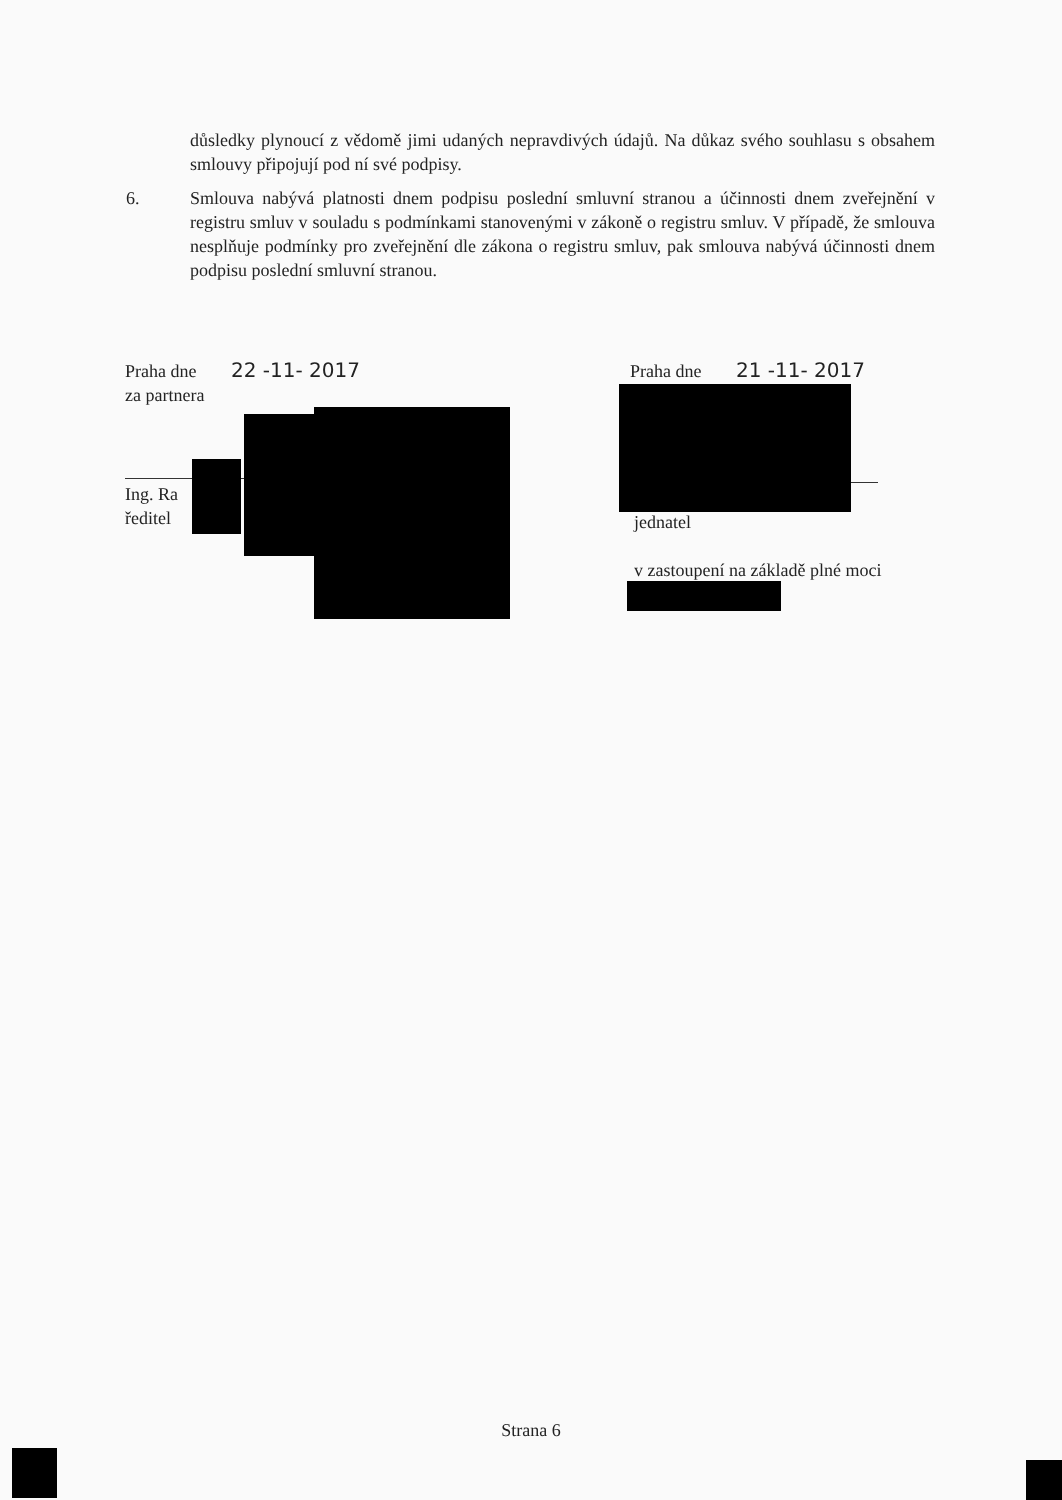důsledky plynoucí z vědomě jimi udaných nepravdivých údajů. Na důkaz svého souhlasu s obsahem smlouvy připojují pod ní své podpisy.
6. Smlouva nabývá platnosti dnem podpisu poslední smluvní stranou a účinnosti dnem zveřejnění v registru smluv v souladu s podmínkami stanovenými v zákoně o registru smluv. V případě, že smlouva nesplňuje podmínky pro zveřejnění dle zákona o registru smluv, pak smlouva nabývá účinnosti dnem podpisu poslední smluvní stranou.
Praha dne 22 -11- 2017
za partnera
Ing. Ra
ředitel
Praha dne 21 -11- 2017
jednatel
v zastoupení na základě plné moci
Strana 6